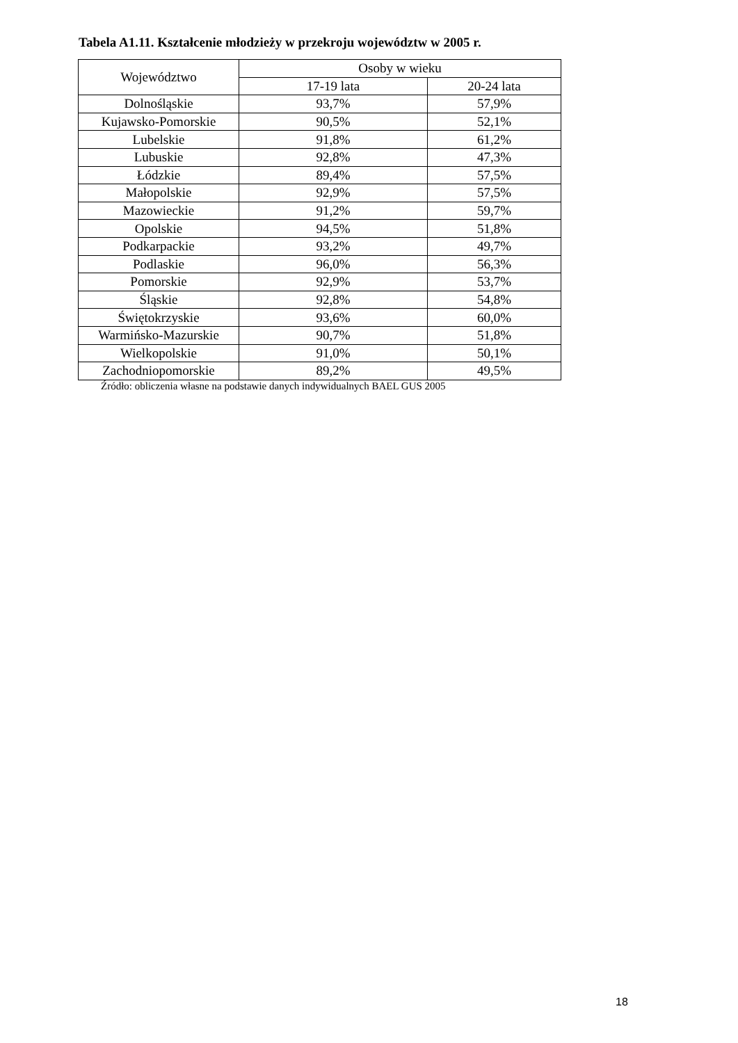Tabela A1.11. Kształcenie młodzieży w przekroju województw w 2005 r.
| Województwo | Osoby w wieku | |
| --- | --- | --- |
| | 17-19 lata | 20-24 lata |
| Dolnośląskie | 93,7% | 57,9% |
| Kujawsko-Pomorskie | 90,5% | 52,1% |
| Lubelskie | 91,8% | 61,2% |
| Lubuskie | 92,8% | 47,3% |
| Łódzkie | 89,4% | 57,5% |
| Małopolskie | 92,9% | 57,5% |
| Mazowieckie | 91,2% | 59,7% |
| Opolskie | 94,5% | 51,8% |
| Podkarpackie | 93,2% | 49,7% |
| Podlaskie | 96,0% | 56,3% |
| Pomorskie | 92,9% | 53,7% |
| Śląskie | 92,8% | 54,8% |
| Świętokrzyskie | 93,6% | 60,0% |
| Warmińsko-Mazurskie | 90,7% | 51,8% |
| Wielkopolskie | 91,0% | 50,1% |
| Zachodniopomorskie | 89,2% | 49,5% |
Źródło: obliczenia własne na podstawie danych indywidualnych BAEL GUS 2005
18